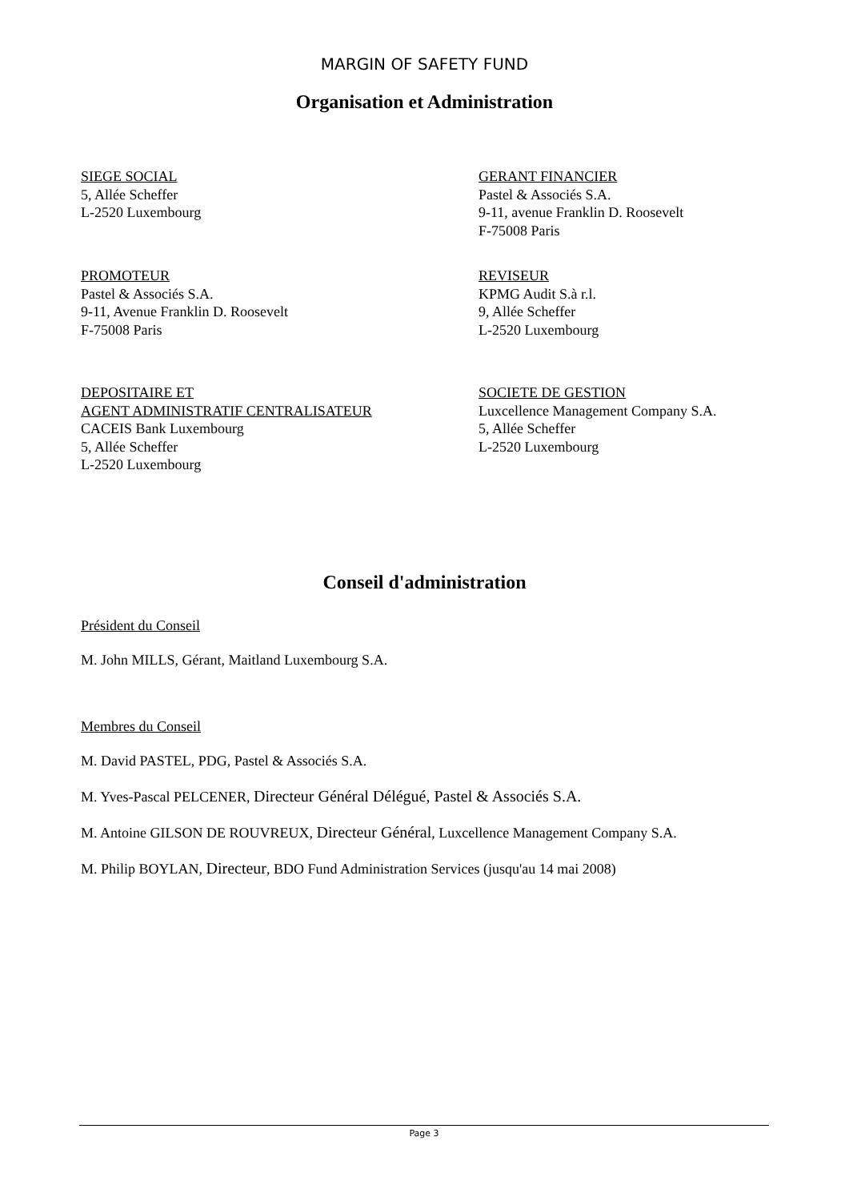MARGIN OF SAFETY FUND
Organisation et Administration
SIEGE SOCIAL
5, Allée Scheffer
L-2520 Luxembourg
GERANT FINANCIER
Pastel & Associés S.A.
9-11, avenue Franklin D. Roosevelt
F-75008 Paris
PROMOTEUR
Pastel & Associés S.A.
9-11, Avenue Franklin D. Roosevelt
F-75008 Paris
REVISEUR
KPMG Audit S.à r.l.
9, Allée Scheffer
L-2520 Luxembourg
DEPOSITAIRE ET
AGENT ADMINISTRATIF CENTRALISATEUR
CACEIS Bank Luxembourg
5, Allée Scheffer
L-2520 Luxembourg
SOCIETE DE GESTION
Luxcellence Management Company S.A.
5, Allée Scheffer
L-2520 Luxembourg
Conseil d'administration
Président du Conseil
M. John MILLS, Gérant, Maitland Luxembourg S.A.
Membres du Conseil
M. David PASTEL, PDG, Pastel & Associés S.A.
M. Yves-Pascal PELCENER, Directeur Général Délégué, Pastel & Associés S.A.
M. Antoine GILSON DE ROUVREUX, Directeur Général, Luxcellence Management Company S.A.
M. Philip BOYLAN, Directeur, BDO Fund Administration Services (jusqu'au 14 mai 2008)
Page 3